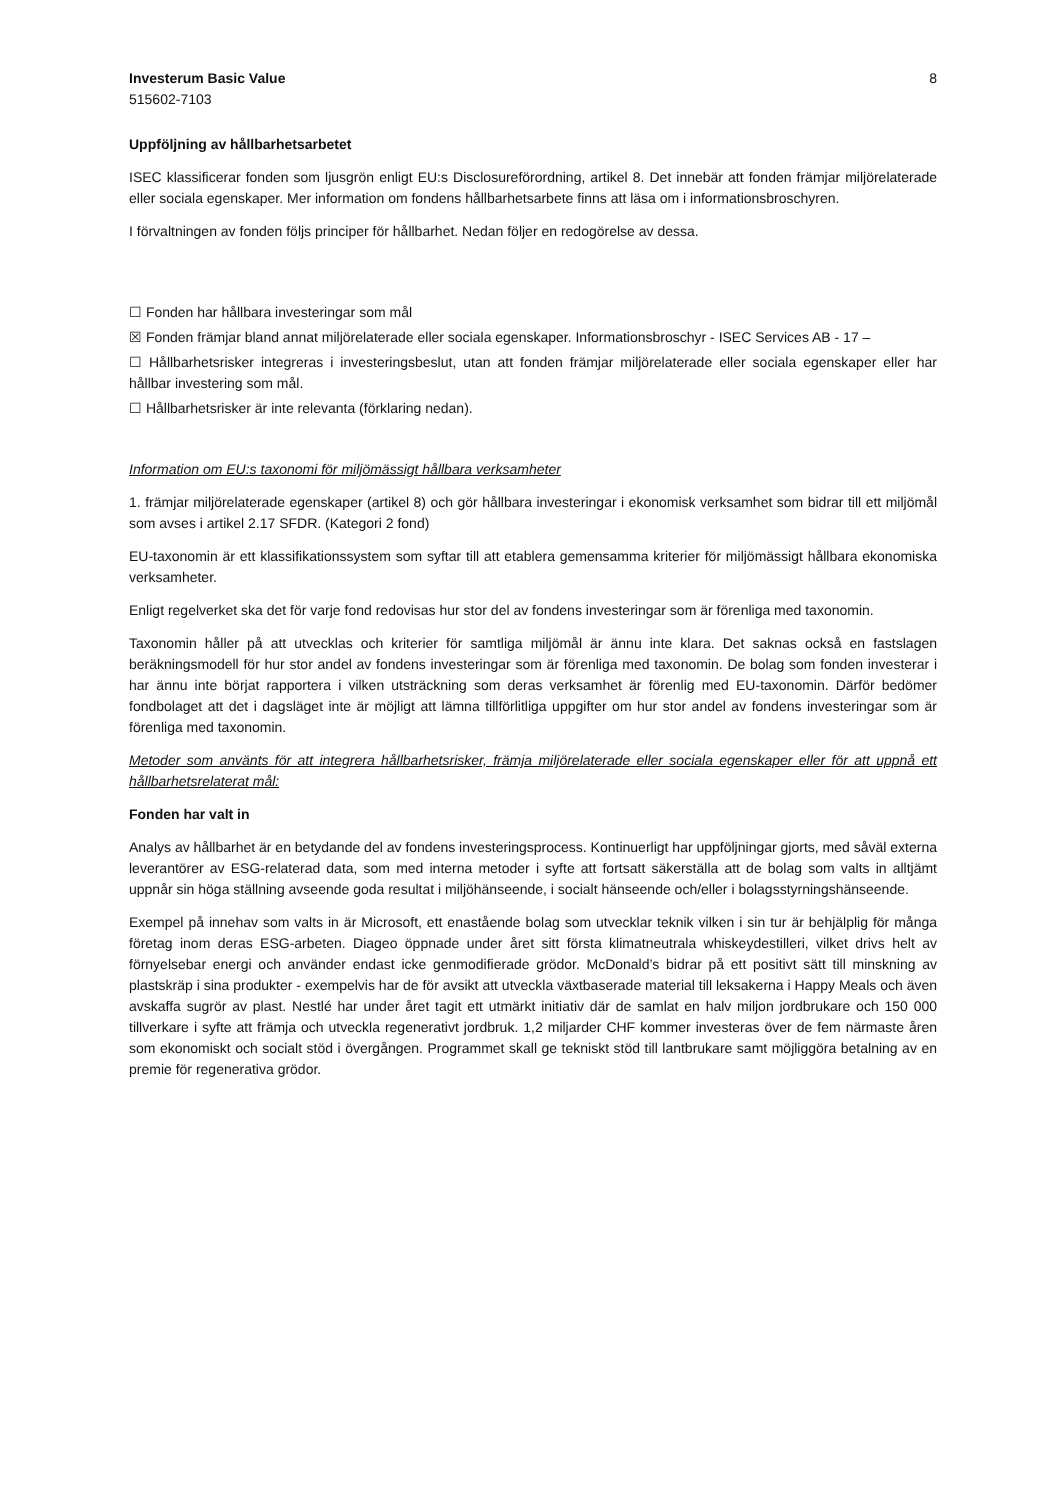Investerum Basic Value
515602-7103
8
Uppföljning av hållbarhetsarbetet
ISEC klassificerar fonden som ljusgrön enligt EU:s Disclosureförordning, artikel 8. Det innebär att fonden främjar miljörelaterade eller sociala egenskaper. Mer information om fondens hållbarhetsarbete finns att läsa om i informationsbroschyren.
I förvaltningen av fonden följs principer för hållbarhet. Nedan följer en redogörelse av dessa.
☐ Fonden har hållbara investeringar som mål
☒ Fonden främjar bland annat miljörelaterade eller sociala egenskaper. Informationsbroschyr - ISEC Services AB - 17 –
☐ Hållbarhetsrisker integreras i investeringsbeslut, utan att fonden främjar miljörelaterade eller sociala egenskaper eller har hållbar investering som mål.
☐ Hållbarhetsrisker är inte relevanta (förklaring nedan).
Information om EU:s taxonomi för miljömässigt hållbara verksamheter
1. främjar miljörelaterade egenskaper (artikel 8) och gör hållbara investeringar i ekonomisk verksamhet som bidrar till ett miljömål som avses i artikel 2.17 SFDR. (Kategori 2 fond)
EU-taxonomin är ett klassifikationssystem som syftar till att etablera gemensamma kriterier för miljömässigt hållbara ekonomiska verksamheter.
Enligt regelverket ska det för varje fond redovisas hur stor del av fondens investeringar som är förenliga med taxonomin.
Taxonomin håller på att utvecklas och kriterier för samtliga miljömål är ännu inte klara. Det saknas också en fastslagen beräkningsmodell för hur stor andel av fondens investeringar som är förenliga med taxonomin. De bolag som fonden investerar i har ännu inte börjat rapportera i vilken utsträckning som deras verksamhet är förenlig med EU-taxonomin. Därför bedömer fondbolaget att det i dagsläget inte är möjligt att lämna tillförlitliga uppgifter om hur stor andel av fondens investeringar som är förenliga med taxonomin.
Metoder som använts för att integrera hållbarhetsrisker, främja miljörelaterade eller sociala egenskaper eller för att uppnå ett hållbarhetsrelaterat mål:
Fonden har valt in
Analys av hållbarhet är en betydande del av fondens investeringsprocess. Kontinuerligt har uppföljningar gjorts, med såväl externa leverantörer av ESG-relaterad data, som med interna metoder i syfte att fortsatt säkerställa att de bolag som valts in alltjämt uppnår sin höga ställning avseende goda resultat i miljöhänseende, i socialt hänseende och/eller i bolagsstyrningshänseende.
Exempel på innehav som valts in är Microsoft, ett enastående bolag som utvecklar teknik vilken i sin tur är behjälplig för många företag inom deras ESG-arbeten. Diageo öppnade under året sitt första klimatneutrala whiskeydestilleri, vilket drivs helt av förnyelsebar energi och använder endast icke genmodifierade grödor. McDonald’s bidrar på ett positivt sätt till minskning av plastskräp i sina produkter - exempelvis har de för avsikt att utveckla växtbaserade material till leksakerna i Happy Meals och även avskaffa sugrör av plast. Nestlé har under året tagit ett utmärkt initiativ där de samlat en halv miljon jordbrukare och 150 000 tillverkare i syfte att främja och utveckla regenerativt jordbruk. 1,2 miljarder CHF kommer investeras över de fem närmaste åren som ekonomiskt och socialt stöd i övergången. Programmet skall ge tekniskt stöd till lantbrukare samt möjliggöra betalning av en premie för regenerativa grödor.